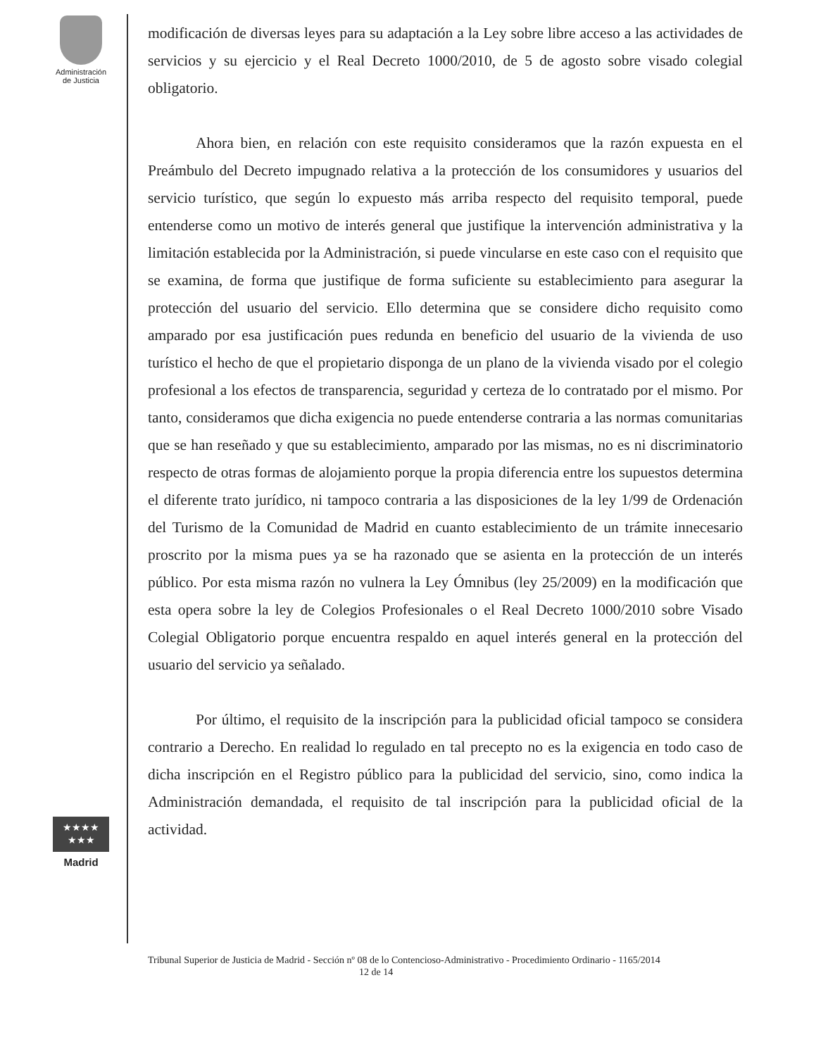Administración
de Justicia
★★★★
★★★
Madrid
modificación de diversas leyes para su adaptación a la Ley sobre libre acceso a las actividades de servicios y su ejercicio y el Real Decreto 1000/2010, de 5 de agosto sobre visado colegial obligatorio.
Ahora bien, en relación con este requisito consideramos que la razón expuesta en el Preámbulo del Decreto impugnado relativa a la protección de los consumidores y usuarios del servicio turístico, que según lo expuesto más arriba respecto del requisito temporal, puede entenderse como un motivo de interés general que justifique la intervención administrativa y la limitación establecida por la Administración, si puede vincularse en este caso con el requisito que se examina, de forma que justifique de forma suficiente su establecimiento para asegurar la protección del usuario del servicio. Ello determina que se considere dicho requisito como amparado por esa justificación pues redunda en beneficio del usuario de la vivienda de uso turístico el hecho de que el propietario disponga de un plano de la vivienda visado por el colegio profesional a los efectos de transparencia, seguridad y certeza de lo contratado por el mismo. Por tanto, consideramos que dicha exigencia no puede entenderse contraria a las normas comunitarias que se han reseñado y que su establecimiento, amparado por las mismas, no es ni discriminatorio respecto de otras formas de alojamiento porque la propia diferencia entre los supuestos determina el diferente trato jurídico, ni tampoco contraria a las disposiciones de la ley 1/99 de Ordenación del Turismo de la Comunidad de Madrid en cuanto establecimiento de un trámite innecesario proscrito por la misma pues ya se ha razonado que se asienta en la protección de un interés público. Por esta misma razón no vulnera la Ley Ómnibus (ley 25/2009) en la modificación que esta opera sobre la ley de Colegios Profesionales o el Real Decreto 1000/2010 sobre Visado Colegial Obligatorio porque encuentra respaldo en aquel interés general en la protección del usuario del servicio ya señalado.
Por último, el requisito de la inscripción para la publicidad oficial tampoco se considera contrario a Derecho. En realidad lo regulado en tal precepto no es la exigencia en todo caso de dicha inscripción en el Registro público para la publicidad del servicio, sino, como indica la Administración demandada, el requisito de tal inscripción para la publicidad oficial de la actividad.
Tribunal Superior de Justicia de Madrid - Sección nº 08 de lo Contencioso-Administrativo - Procedimiento Ordinario - 1165/2014 12 de 14